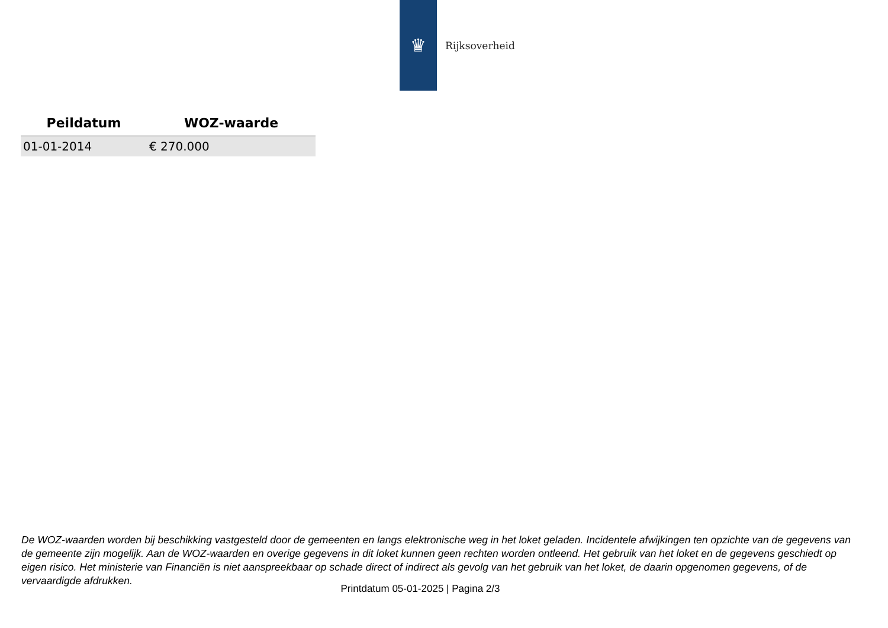♛
Rijksoverheid
| Peildatum | WOZ-waarde |
| --- | --- |
| 01-01-2014 | € 270.000 |
De WOZ-waarden worden bij beschikking vastgesteld door de gemeenten en langs elektronische weg in het loket geladen. Incidentele afwijkingen ten opzichte van de gegevens van de gemeente zijn mogelijk. Aan de WOZ-waarden en overige gegevens in dit loket kunnen geen rechten worden ontleend. Het gebruik van het loket en de gegevens geschiedt op eigen risico. Het ministerie van Financiën is niet aanspreekbaar op schade direct of indirect als gevolg van het gebruik van het loket, de daarin opgenomen gegevens, of de vervaardigde afdrukken.
Printdatum 05-01-2025 | Pagina 2/3